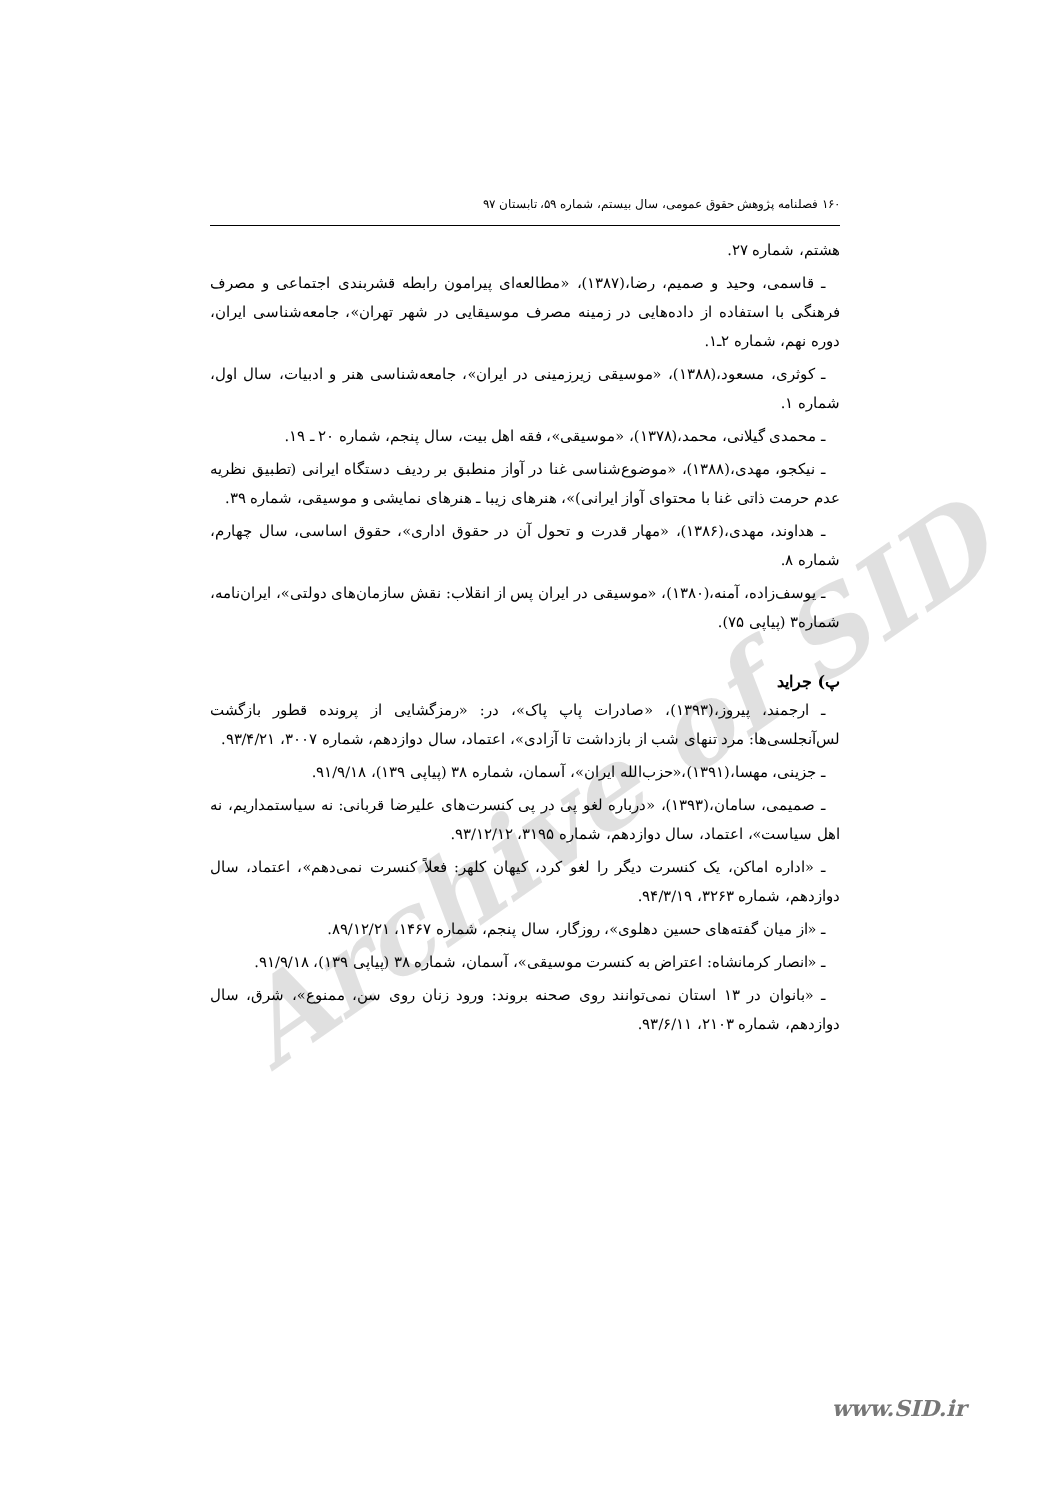Archive of SID
۱۶۰ فصلنامه پژوهش حقوق عمومی، سال بیستم، شماره ۵۹، تابستان ۹۷
هشتم، شماره ۲۷.
ـ قاسمی، وحید و صمیم، رضا،(۱۳۸۷)، «مطالعه‌ای پیرامون رابطه قشربندی اجتماعی و مصرف فرهنگی با استفاده از داده‌هایی در زمینه مصرف موسیقایی در شهر تهران»، جامعه‌شناسی ایران، دوره نهم، شماره ۲ـ۱.
ـ کوثری، مسعود،(۱۳۸۸)، «موسیقی زیرزمینی در ایران»، جامعه‌شناسی هنر و ادبیات، سال اول، شماره ۱.
ـ محمدی گیلانی، محمد،(۱۳۷۸)، «موسیقی»، فقه اهل بیت، سال پنجم، شماره ۲۰ ـ ۱۹.
ـ نیکجو، مهدی،(۱۳۸۸)، «موضوع‌شناسی غنا در آواز منطبق بر ردیف دستگاه ایرانی (تطبیق نظریه عدم حرمت ذاتی غنا با محتوای آواز ایرانی)»، هنرهای زیبا ـ هنرهای نمایشی و موسیقی، شماره ۳۹.
ـ هداوند، مهدی،(۱۳۸۶)، «مهار قدرت و تحول آن در حقوق اداری»، حقوق اساسی، سال چهارم، شماره ۸.
ـ یوسف‌زاده، آمنه،(۱۳۸۰)، «موسیقی در ایران پس از انقلاب: نقش سازمان‌های دولتی»، ایران‌نامه، شماره۳ (پیاپی ۷۵).
پ) جراید
ـ ارجمند، پیروز،(۱۳۹۳)، «صادرات پاپ پاک»، در: «رمزگشایی از پرونده قطور بازگشت لس‌آنجلسی‌ها: مرد تنهای شب از بازداشت تا آزادی»، اعتماد، سال دوازدهم، شماره ۳۰۰۷، ۹۳/۴/۲۱.
ـ جزینی، مهسا،(۱۳۹۱)،«حزب‌الله ایران»، آسمان، شماره ۳۸ (پیاپی ۱۳۹)، ۹۱/۹/۱۸.
ـ صمیمی، سامان،(۱۳۹۳)، «درباره لغو پی در پی کنسرت‌های علیرضا قربانی: نه سیاستمداریم، نه اهل سیاست»، اعتماد، سال دوازدهم، شماره ۳۱۹۵، ۹۳/۱۲/۱۲.
ـ «اداره اماکن، یک کنسرت دیگر را لغو کرد، کیهان کلهر: فعلاً کنسرت نمی‌دهم»، اعتماد، سال دوازدهم، شماره ۳۲۶۳، ۹۴/۳/۱۹.
ـ «از میان گفته‌های حسین دهلوی»، روزگار، سال پنجم، شماره ۱۴۶۷، ۸۹/۱۲/۲۱.
ـ «انصار کرمانشاه: اعتراض به کنسرت موسیقی»، آسمان، شماره ۳۸ (پیاپی ۱۳۹)، ۹۱/۹/۱۸.
ـ «بانوان در ۱۳ استان نمی‌توانند روی صحنه بروند: ورود زنان روی سن، ممنوع»، شرق، سال دوازدهم، شماره ۲۱۰۳، ۹۳/۶/۱۱.
www.SID.ir